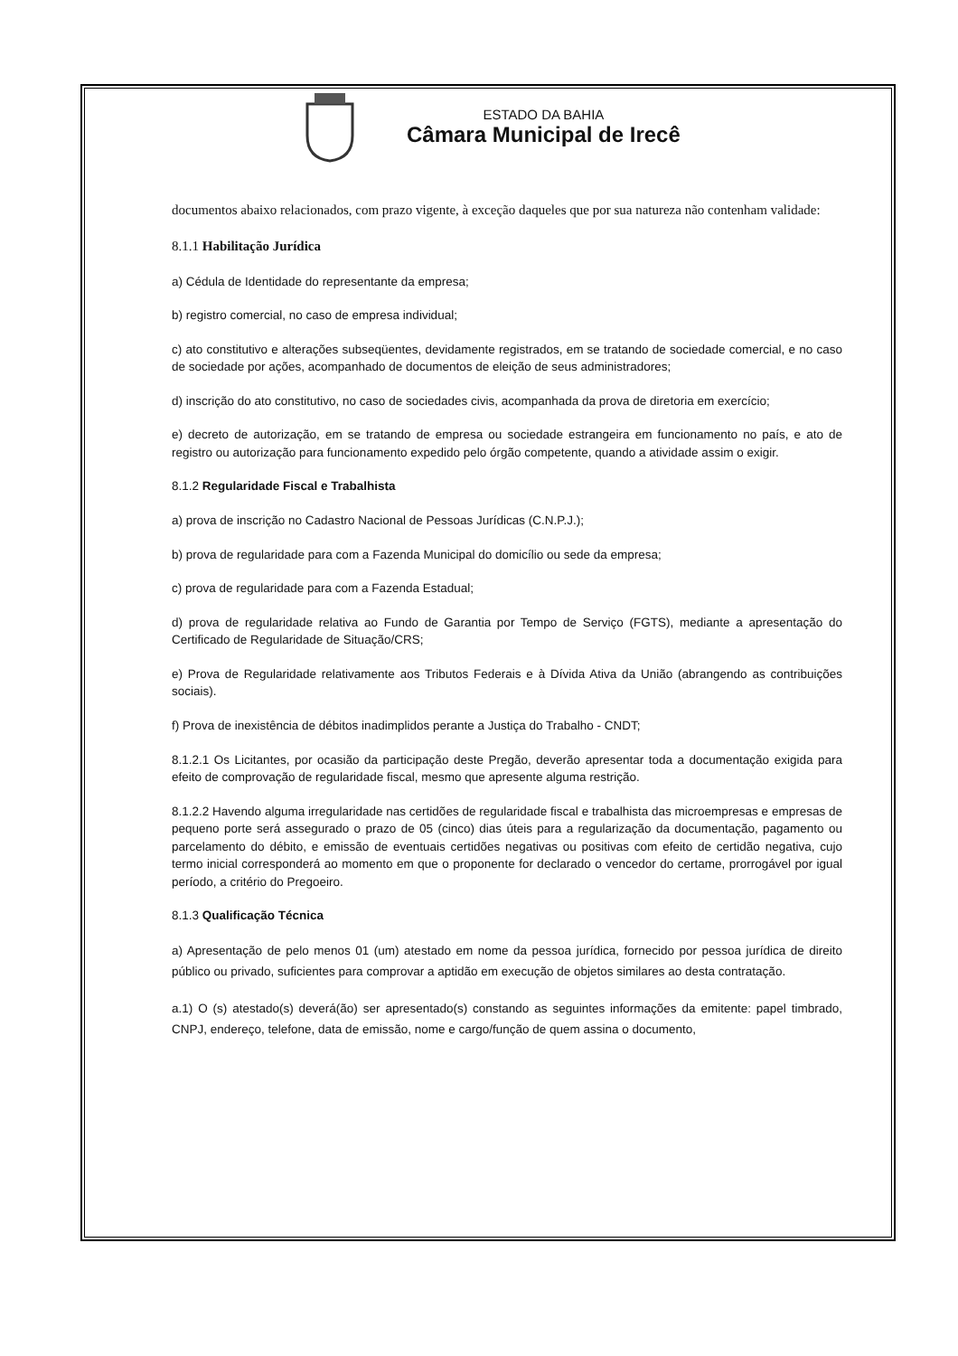ESTADO DA BAHIA
Câmara Municipal de Irecê
documentos abaixo relacionados, com prazo vigente, à exceção daqueles que por sua natureza não contenham validade:
8.1.1 Habilitação Jurídica
a) Cédula de Identidade do representante da empresa;
b) registro comercial, no caso de empresa individual;
c) ato constitutivo e alterações subseqüentes, devidamente registrados, em se tratando de sociedade comercial, e no caso de sociedade por ações, acompanhado de documentos de eleição de seus administradores;
d) inscrição do ato constitutivo, no caso de sociedades civis, acompanhada da prova de diretoria em exercício;
e) decreto de autorização, em se tratando de empresa ou sociedade estrangeira em funcionamento no país, e ato de registro ou autorização para funcionamento expedido pelo órgão competente, quando a atividade assim o exigir.
8.1.2 Regularidade Fiscal e Trabalhista
a) prova de inscrição no Cadastro Nacional de Pessoas Jurídicas (C.N.P.J.);
b) prova de regularidade para com a Fazenda Municipal do domicílio ou sede da empresa;
c) prova de regularidade para com a Fazenda Estadual;
d) prova de regularidade relativa ao Fundo de Garantia por Tempo de Serviço (FGTS), mediante a apresentação do Certificado de Regularidade de Situação/CRS;
e) Prova de Regularidade relativamente aos Tributos Federais e à Dívida Ativa da União (abrangendo as contribuições sociais).
f) Prova de inexistência de débitos inadimplidos perante a Justiça do Trabalho - CNDT;
8.1.2.1 Os Licitantes, por ocasião da participação deste Pregão, deverão apresentar toda a documentação exigida para efeito de comprovação de regularidade fiscal, mesmo que apresente alguma restrição.
8.1.2.2 Havendo alguma irregularidade nas certidões de regularidade fiscal e trabalhista das microempresas e empresas de pequeno porte será assegurado o prazo de 05 (cinco) dias úteis para a regularização da documentação, pagamento ou parcelamento do débito, e emissão de eventuais certidões negativas ou positivas com efeito de certidão negativa, cujo termo inicial corresponderá ao momento em que o proponente for declarado o vencedor do certame, prorrogável por igual período, a critério do Pregoeiro.
8.1.3 Qualificação Técnica
a) Apresentação de pelo menos 01 (um) atestado em nome da pessoa jurídica, fornecido por pessoa jurídica de direito público ou privado, suficientes para comprovar a aptidão em execução de objetos similares ao desta contratação.
a.1) O (s) atestado(s) deverá(ão) ser apresentado(s) constando as seguintes informações da emitente: papel timbrado, CNPJ, endereço, telefone, data de emissão, nome e cargo/função de quem assina o documento,